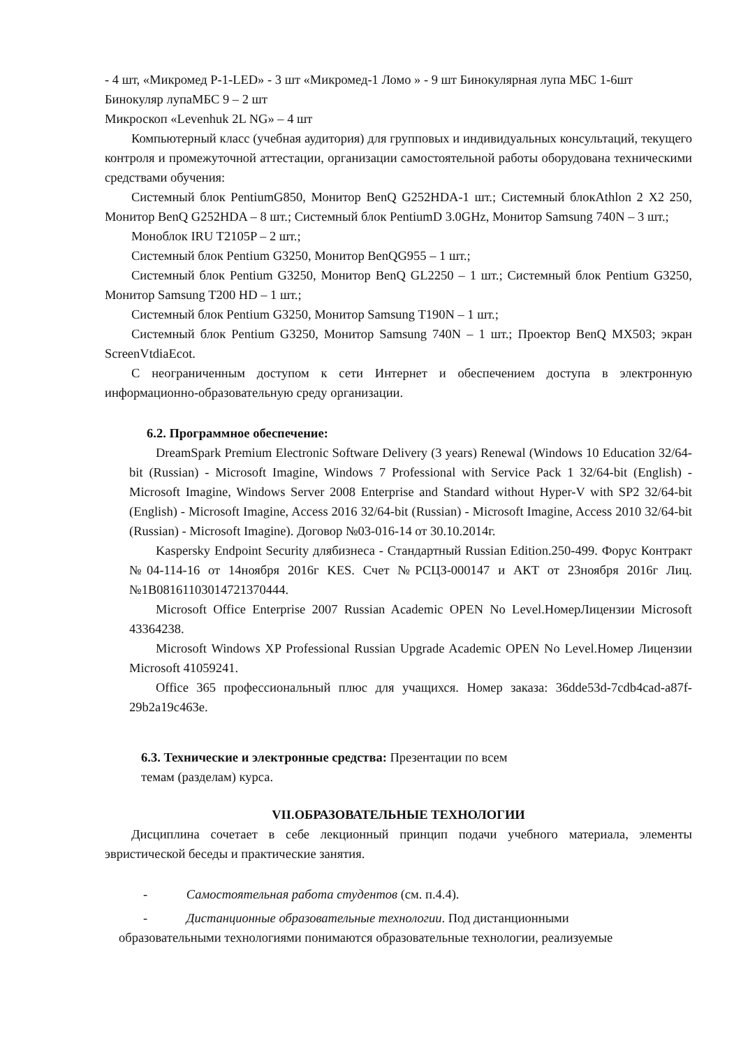- 4 шт, «Микромед Р-1-LED» - 3 шт «Микромед-1 Ломо » - 9 шт Бинокулярная лупа МБС 1-6шт Бинокуляр лупаМБС 9 – 2 шт
Микроскоп «Levenhuk 2L NG» – 4 шт
Компьютерный класс (учебная аудитория) для групповых и индивидуальных консультаций, текущего контроля и промежуточной аттестации, организации самостоятельной работы оборудована техническими средствами обучения:
Системный блок PentiumG850, Монитор BenQ G252HDA-1 шт.; Системный блокAthlon 2 X2 250, Монитор BenQ G252HDA – 8 шт.; Системный блок PentiumD 3.0GHz, Монитор Samsung 740N – 3 шт.;
Моноблок IRU T2105P – 2 шт.;
Системный блок Pentium G3250, Монитор BenQG955 – 1 шт.;
Системный блок Pentium G3250, Монитор BenQ GL2250 – 1 шт.; Системный блок Pentium G3250, Монитор Samsung T200 HD – 1 шт.;
Системный блок Pentium G3250, Монитор Samsung T190N – 1 шт.;
Системный блок Pentium G3250, Монитор Samsung 740N – 1 шт.; Проектор BenQ MX503; экран ScreenVtdiaEcot.
С неограниченным доступом к сети Интернет и обеспечением доступа в электронную информационно-образовательную среду организации.
6.2. Программное обеспечение:
DreamSpark Premium Electronic Software Delivery (3 years) Renewal (Windows 10 Education 32/64-bit (Russian) - Microsoft Imagine, Windows 7 Professional with Service Pack 1 32/64-bit (English) - Microsoft Imagine, Windows Server 2008 Enterprise and Standard without Hyper-V with SP2 32/64-bit (English) - Microsoft Imagine, Access 2016 32/64-bit (Russian) - Microsoft Imagine, Access 2010 32/64-bit (Russian) - Microsoft Imagine). Договор №03-016-14 от 30.10.2014г.
Kaspersky Endpoint Security длябизнеса - Стандартный Russian Edition.250-499. Форус Контракт №04-114-16 от 14ноября 2016г KES. Счет №РСЦЗ-000147 и АКТ от 23ноября 2016г Лиц.№1B08161103014721370444.
Microsoft Office Enterprise 2007 Russian Academic OPEN No Level.НомерЛицензии Microsoft 43364238.
Microsoft Windows XP Professional Russian Upgrade Academic OPEN No Level.Номер Лицензии Microsoft 41059241.
Office 365 профессиональный плюс для учащихся. Номер заказа: 36dde53d-7cdb4cad-a87f-29b2a19c463e.
6.3. Технические и электронные средства: Презентации по всем темам (разделам) курса.
VII.ОБРАЗОВАТЕЛЬНЫЕ ТЕХНОЛОГИИ
Дисциплина сочетает в себе лекционный принцип подачи учебного материала, элементы эвристической беседы и практические занятия.
- Самостоятельная работа студентов (см. п.4.4).
- Дистанционные образовательные технологии. Под дистанционными
образовательными технологиями понимаются образовательные технологии, реализуемые